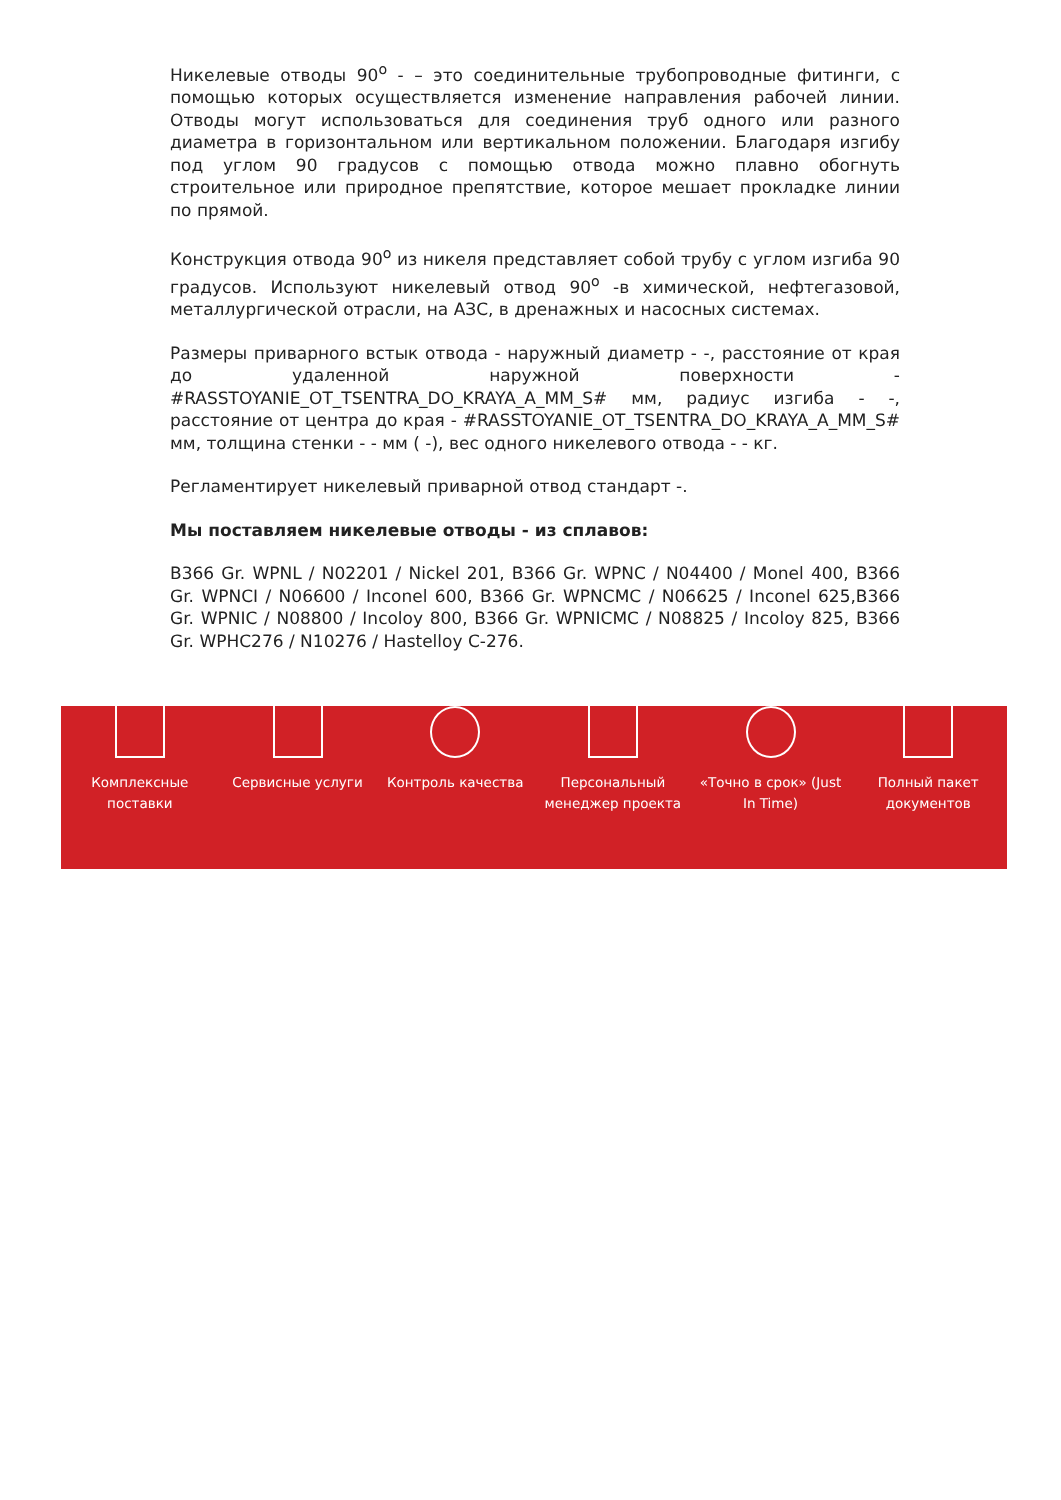Никелевые отводы 90<sup>o</sup> - – это соединительные трубопроводные фитинги, с помощью которых осуществляется изменение направления рабочей линии. Отводы могут использоваться для соединения труб одного или разного диаметра в горизонтальном или вертикальном положении. Благодаря изгибу под углом 90 градусов с помощью отвода можно плавно обогнуть строительное или природное препятствие, которое мешает прокладке линии по прямой.
Конструкция отвода 90<sup>o</sup> из никеля представляет собой трубу с углом изгиба 90 градусов. Используют никелевый отвод 90<sup>o</sup> -в химической, нефтегазовой, металлургической отрасли, на АЗС, в дренажных и насосных системах.
Размеры приварного встык отвода - наружный диаметр - -, расстояние от края до удаленной наружной поверхности - #RASSTOYANIE_OT_TSENTRA_DO_KRAYA_A_MM_S# мм, радиус изгиба - -, расстояние от центра до края - #RASSTOYANIE_OT_TSENTRA_DO_KRAYA_A_MM_S# мм, толщина стенки - - мм ( -), вес одного никелевого отвода - - кг.
Регламентирует никелевый приварной отвод стандарт -.
Мы поставляем никелевые отводы - из сплавов:
B366 Gr. WPNL / N02201 / Nickel 201, B366 Gr. WPNC / N04400 / Monel 400, B366 Gr. WPNCI / N06600 / Inconel 600, B366 Gr. WPNCMC / N06625 / Inconel 625,B366 Gr. WPNIC / N08800 / Incoloy 800, B366 Gr. WPNICMC / N08825 / Incoloy 825, B366 Gr. WPHC276 / N10276 / Hastelloy C-276.
Комплексные
поставки
Сервисные услуги Контроль качества Персональный
менеджер проекта
«Точно в срок» (Just
In Time)
Полный пакет
документов